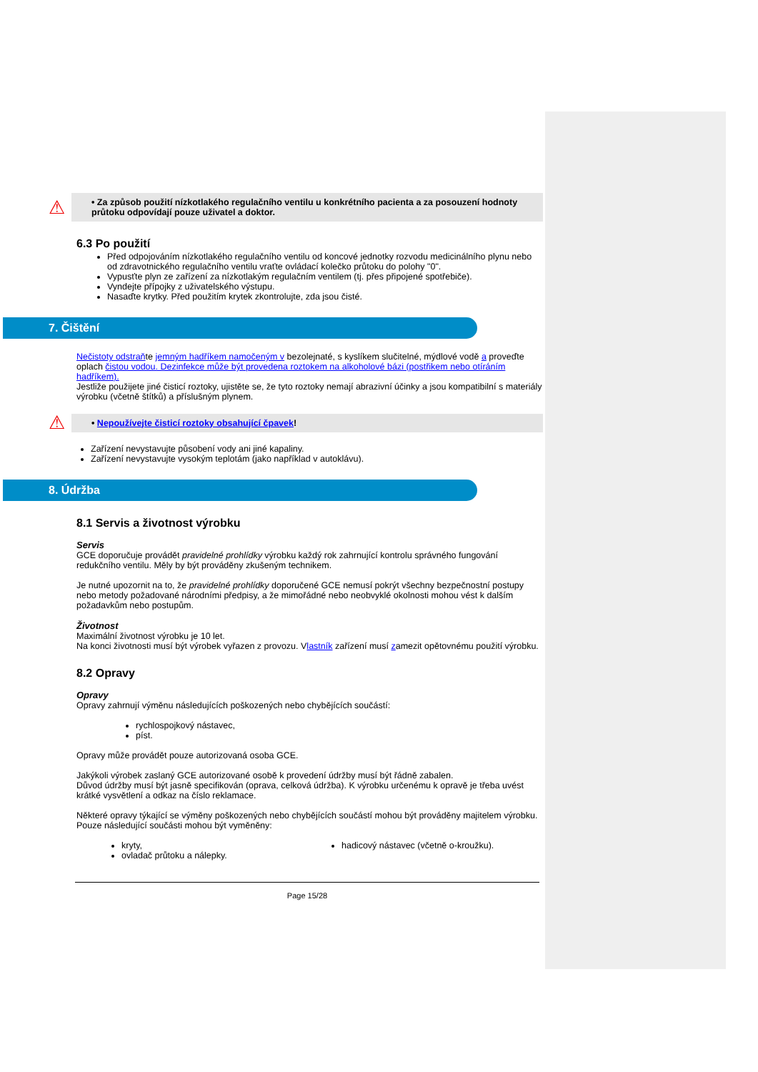⚠
• Za způsob použití nízkotlakého regulačního ventilu u konkrétního pacienta a za posouzení hodnoty průtoku odpovídají pouze uživatel a doktor.
6.3 Po použití
Před odpojováním nízkotlakého regulačního ventilu od koncové jednotky rozvodu medicinálního plynu nebo od zdravotnického regulačního ventilu vraťte ovládací kolečko průtoku do polohy "0".
Vypusťte plyn ze zařízení za nízkotlakým regulačním ventilem (tj. přes připojené spotřebiče).
Vyndejte přípojky z uživatelského výstupu.
Nasaďte krytky. Před použitím krytek zkontrolujte, zda jsou čisté.
7. Čištění
Nečistoty odstraňte jemným hadříkem namočeným v bezolejnaté, s kyslíkem slučitelné, mýdlové vodě a proveďte oplach čistou vodou. Dezinfekce může být provedena roztokem na alkoholové bázi (postřikem nebo otíráním hadříkem).
Jestliže použijete jiné čisticí roztoky, ujistěte se, že tyto roztoky nemají abrazivní účinky a jsou kompatibilní s materiály výrobku (včetně štítků) a příslušným plynem.
⚠
• Nepoužívejte čisticí roztoky obsahující čpavek!
Zařízení nevystavujte působení vody ani jiné kapaliny.
Zařízení nevystavujte vysokým teplotám (jako například v autoklávu).
8. Údržba
8.1 Servis a životnost výrobku
Servis
GCE doporučuje provádět pravidelné prohlídky výrobku každý rok zahrnující kontrolu správného fungování redukčního ventilu. Měly by být prováděny zkušeným technikem.
Je nutné upozornit na to, že pravidelné prohlídky doporučené GCE nemusí pokrýt všechny bezpečnostní postupy nebo metody požadované národními předpisy, a že mimořádné nebo neobvyklé okolnosti mohou vést k dalším požadavkům nebo postupům.
Životnost
Maximální životnost výrobku je 10 let.
Na konci životnosti musí být výrobek vyřazen z provozu. Vlastník zařízení musí zamezit opětovnému použití výrobku.
8.2 Opravy
Opravy
Opravy zahrnují výměnu následujících poškozených nebo chybějících součástí:
rychlospojkový nástavec,
píst.
Opravy může provádět pouze autorizovaná osoba GCE.
Jakýkoli výrobek zaslaný GCE autorizované osobě k provedení údržby musí být řádně zabalen.
Důvod údržby musí být jasně specifikován (oprava, celková údržba). K výrobku určenému k opravě je třeba uvést krátké vysvětlení a odkaz na číslo reklamace.
Některé opravy týkající se výměny poškozených nebo chybějících součástí mohou být prováděny majitelem výrobku. Pouze následující součásti mohou být vyměněny:
kryty,
ovladač průtoku a nálepky.
hadicový nástavec (včetně o-kroužku).
Page 15/28